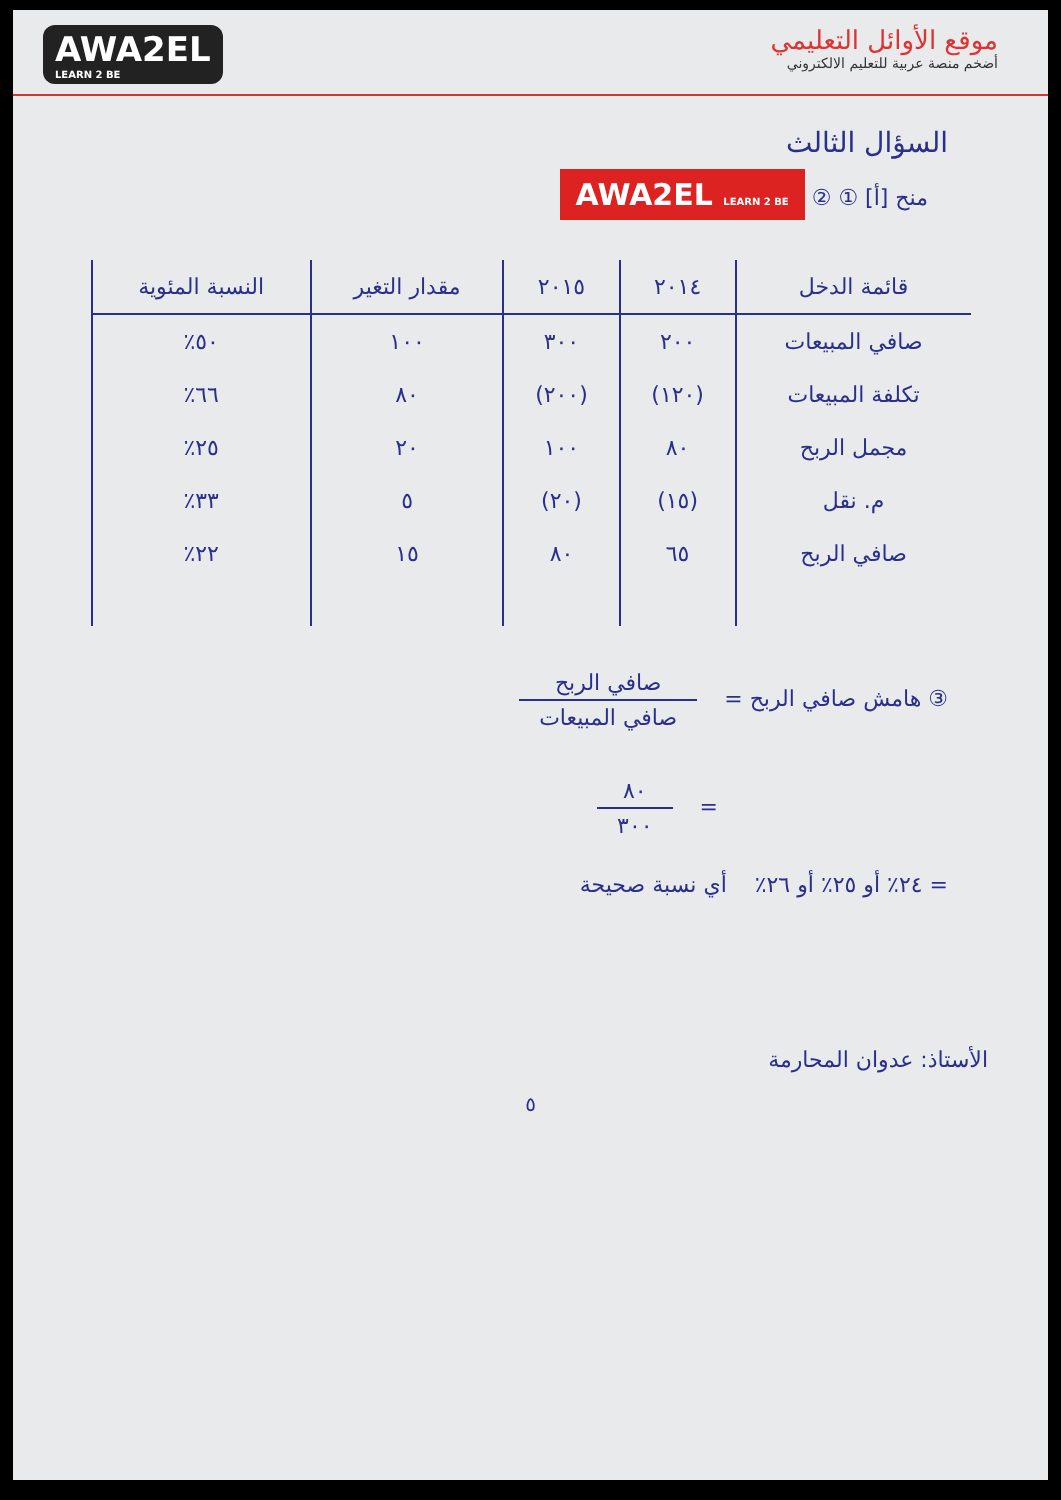موقع الأوائل التعليمي
أضخم منصة عربية للتعليم الالكتروني
AWA2EL
LEARN 2 BE
السؤال الثالث
منح [أ] ① ② AWA2EL LEARN 2 BE
| قائمة الدخل | ٢٠١٤ | ٢٠١٥ | مقدار التغير | النسبة المئوية |
| --- | --- | --- | --- | --- |
| صافي المبيعات | ٢٠٠ | ٣٠٠ | ١٠٠ | ٥٠٪ |
| تكلفة المبيعات | (١٢٠) | (٢٠٠) | ٨٠ | ٦٦٪ |
| مجمل الربح | ٨٠ | ١٠٠ | ٢٠ | ٢٥٪ |
| م. نقل | (١٥) | (٢٠) | ٥ | ٣٣٪ |
| صافي الربح | ٦٥ | ٨٠ | ١٥ | ٢٢٪ |
③ هامش صافي الربح =
صافي الربح صافي المبيعات
=
٨٠ ٣٠٠
= ٢٤٪ أو ٢٥٪ أو ٢٦٪ أي نسبة صحيحة
الأستاذ: عدوان المحارمة
٥